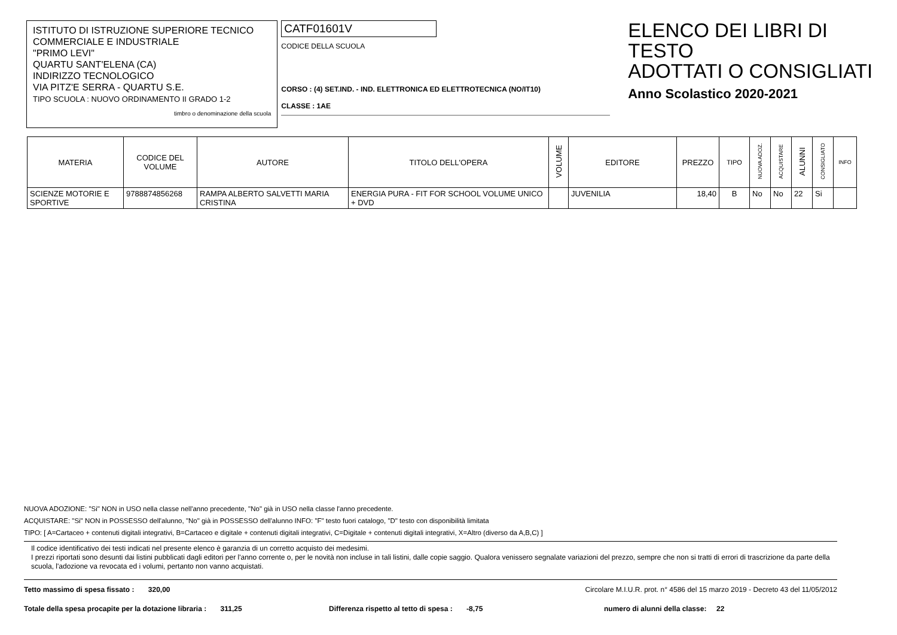ISTITUTO DI ISTRUZIONE SUPERIORE TECNICO
COMMERCIALE E INDUSTRIALE
"PRIMO LEVI"
QUARTU SANT'ELENA (CA)
INDIRIZZO TECNOLOGICO
VIA PITZ'E SERRA - QUARTU S.E.
TIPO SCUOLA : NUOVO ORDINAMENTO II GRADO 1-2
timbro o denominazione della scuola
CATF01601V
CODICE DELLA SCUOLA
CORSO : (4) SET.IND. - IND. ELETTRONICA ED ELETTROTECNICA (NO/IT10)
CLASSE : 1AE
ELENCO DEI LIBRI DI TESTO
ADOTTATI O CONSIGLIATI
Anno Scolastico 2020-2021
| MATERIA | CODICE DEL VOLUME | AUTORE | TITOLO DELL'OPERA | VOLUME | EDITORE | PREZZO | TIPO | NUOVA ADOZ. | ACQUISTARE | ALUNNI | CONSIGLIATO | INFO |
| --- | --- | --- | --- | --- | --- | --- | --- | --- | --- | --- | --- | --- |
| SCIENZE MOTORIE E SPORTIVE | 9788874856268 | RAMPA ALBERTO SALVETTI MARIA CRISTINA | ENERGIA PURA - FIT FOR SCHOOL VOLUME UNICO + DVD | | JUVENILIA | 18,40 | B | No | No | 22 | Si | |
NUOVA ADOZIONE: "Si" NON in USO nella classe nell'anno precedente, "No" già in USO nella classe l'anno precedente.
ACQUISTARE: "Si" NON in POSSESSO dell'alunno, "No" già in POSSESSO dell'alunno INFO: "F" testo fuori catalogo, "D" testo con disponibilità limitata
TIPO: [ A=Cartaceo + contenuti digitali integrativi, B=Cartaceo e digitale + contenuti digitali integrativi, C=Digitale + contenuti digitali integrativi, X=Altro (diverso da A,B,C) ]
Il codice identificativo dei testi indicati nel presente elenco è garanzia di un corretto acquisto dei medesimi.
I prezzi riportati sono desunti dai listini pubblicati dagli editori per l'anno corrente o, per le novità non incluse in tali listini, dalle copie saggio. Qualora venissero segnalate variazioni del prezzo, sempre che non si tratti di errori di trascrizione da parte della scuola, l'adozione va revocata ed i volumi, pertanto non vanno acquistati.
Tetto massimo di spesa fissato : 320,00 Circolare M.I.U.R. prot. n° 4586 del 15 marzo 2019 - Decreto 43 del 11/05/2012
Totale della spesa procapite per la dotazione libraria : 311,25 Differenza rispetto al tetto di spesa : -8,75 numero di alunni della classe: 22